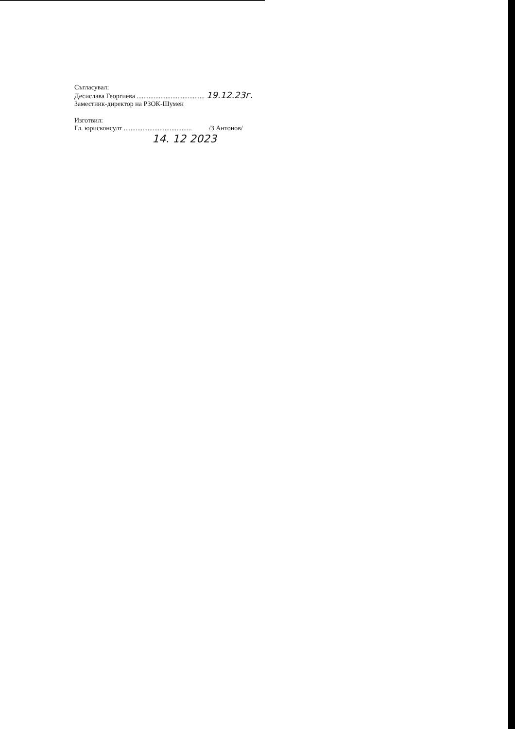Съгласувал:
Десислава Георгиева ........................................ 19.12.23г.
Заместник-директор на РЗОК-Шумен
Изготвил:
Гл. юрисконсулт ........................................ /З.Антонов/
14. 12 2023